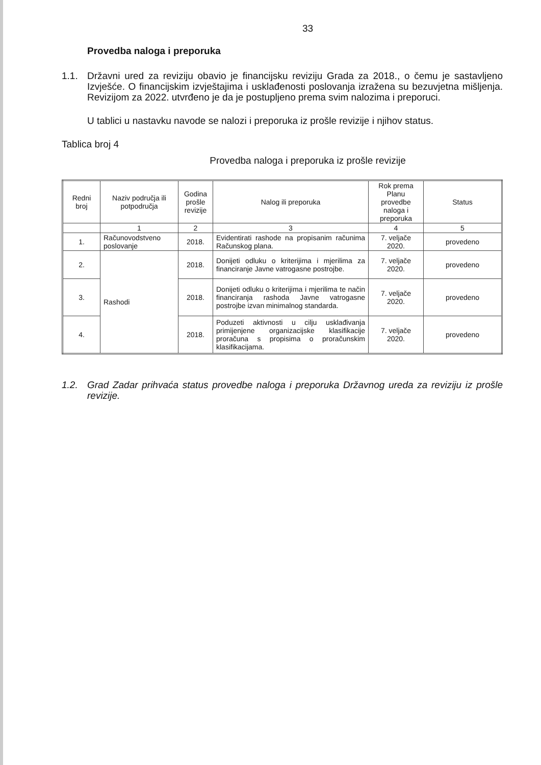33
Provedba naloga i preporuka
1.1. Državni ured za reviziju obavio je financijsku reviziju Grada za 2018., o čemu je sastavljeno Izvješće. O financijskim izvještajima i usklađenosti poslovanja izražena su bezuvjetna mišljenja. Revizijom za 2022. utvrđeno je da je postupljeno prema svim nalozima i preporuci.
U tablici u nastavku navode se nalozi i preporuka iz prošle revizije i njihov status.
Tablica broj 4
Provedba naloga i preporuka iz prošle revizije
| Redni broj | Naziv područja ili potpodručja | Godina prošle revizije | Nalog ili preporuka | Rok prema Planu provedbe naloga i preporuka | Status |
| --- | --- | --- | --- | --- | --- |
| | 1 | 2 | 3 | 4 | 5 |
| 1. | Računovodstveno poslovanje | 2018. | Evidentirati rashode na propisanim računima Računskog plana. | 7. veljače 2020. | provedeno |
| 2. | Rashodi | 2018. | Donijeti odluku o kriterijima i mjerilima za financiranje Javne vatrogasne postrojbe. | 7. veljače 2020. | provedeno |
| 3. | | 2018. | Donijeti odluku o kriterijima i mjerilima te način financiranja rashoda Javne vatrogasne postrojbe izvan minimalnog standarda. | 7. veljače 2020. | provedeno |
| 4. | | 2018. | Poduzeti aktivnosti u cilju usklađivanja primijenjene organizacijske klasifikacije proračuna s propisima o proračunskim klasifikacijama. | 7. veljače 2020. | provedeno |
1.2. Grad Zadar prihvaća status provedbe naloga i preporuka Državnog ureda za reviziju iz prošle revizije.